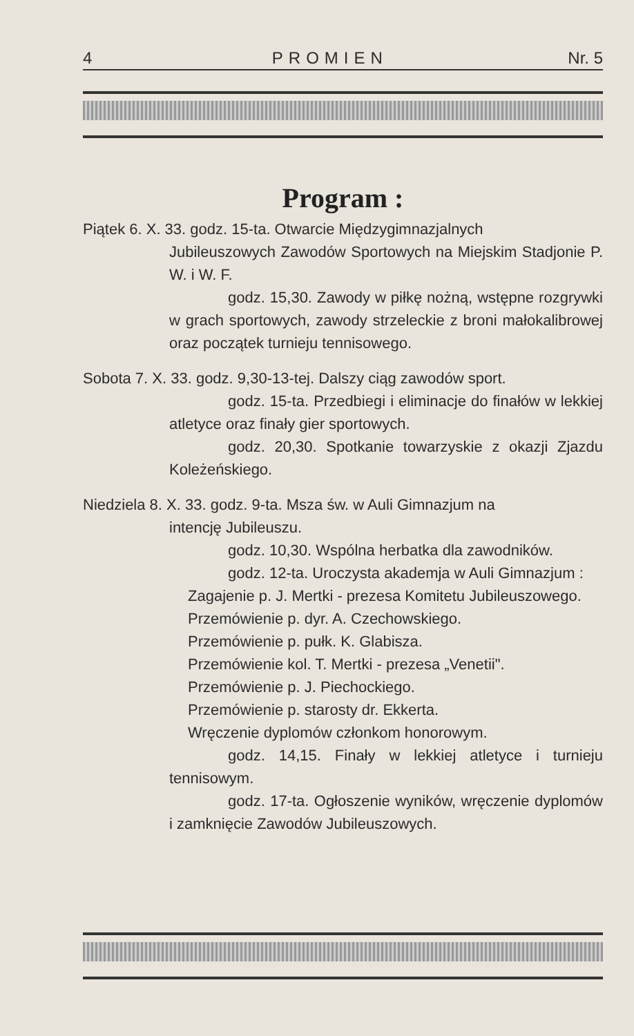4 PROMIEN Nr. 5
Program :
Piątek 6. X. 33. godz. 15-ta. Otwarcie Międzygimnazjalnych
Jubileuszowych Zawodów Sportowych na Miejskim Stadjonie P. W. i W. F.
godz. 15,30. Zawody w piłkę nożną, wstępne rozgrywki w grach sportowych, zawody strzeleckie z broni małokalibrowej oraz początek turnieju tennisowego.
Sobota 7. X. 33. godz. 9,30-13-tej. Dalszy ciąg zawodów sport.
godz. 15-ta. Przedbiegi i eliminacje do finałów w lekkiej atletyce oraz finały gier sportowych.
godz. 20,30. Spotkanie towarzyskie z okazji Zjazdu Koleżeńskiego.
Niedziela 8. X. 33. godz. 9-ta. Msza św. w Auli Gimnazjum na
intencję Jubileuszu.
godz. 10,30. Wspólna herbatka dla zawodników.
godz. 12-ta. Uroczysta akademja w Auli Gimnazjum :
Zagajenie p. J. Mertki - prezesa Komitetu Jubileuszowego.
Przemówienie p. dyr. A. Czechowskiego.
Przemówienie p. pułk. K. Glabisza.
Przemówienie kol. T. Mertki - prezesa „Venetii".
Przemówienie p. J. Piechockiego.
Przemówienie p. starosty dr. Ekkerta.
Wręczenie dyplomów członkom honorowym.
godz. 14,15. Finały w lekkiej atletyce i turnieju tennisowym.
godz. 17-ta. Ogłoszenie wyników, wręczenie dyplomów i zamknięcie Zawodów Jubileuszowych.